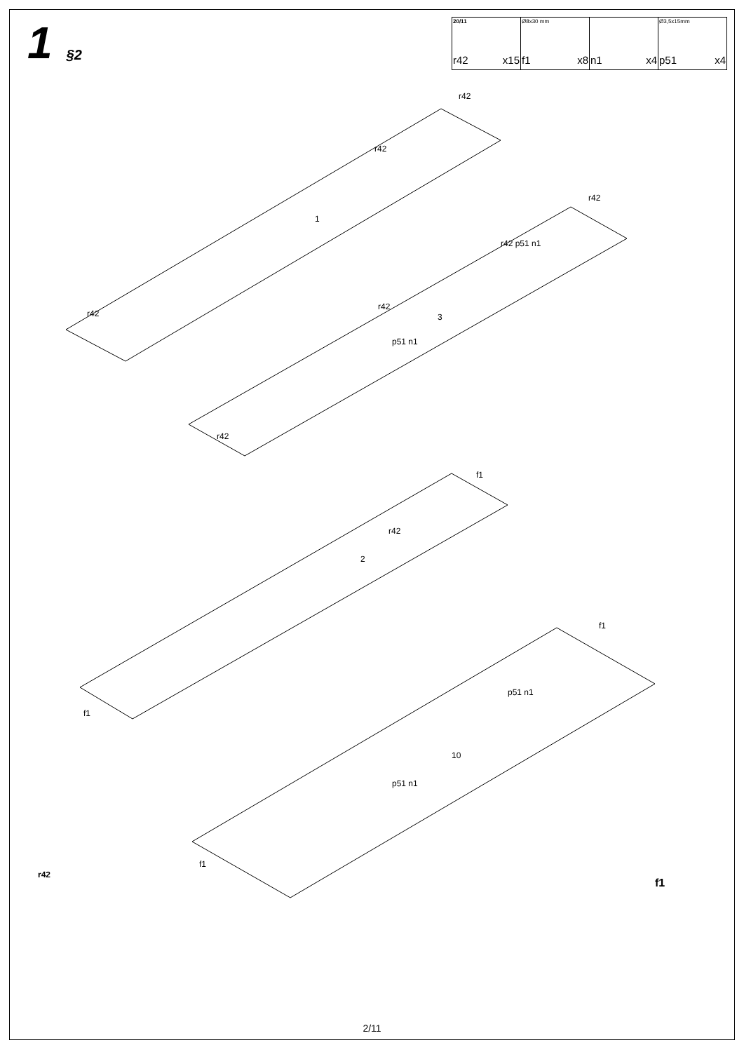1 §2
| 20/11 r42 x15 | Ø8x30 mm f1 x8 | n1 x4 | Ø3,5x15mm p51 x4 |
1
3
2
10
r42
r42
r42
r42
r42 p51 n1
r42
p51 n1
r42
f1
r42
f1
f1
p51 n1
p51 n1
f1
r42
f1
2/11